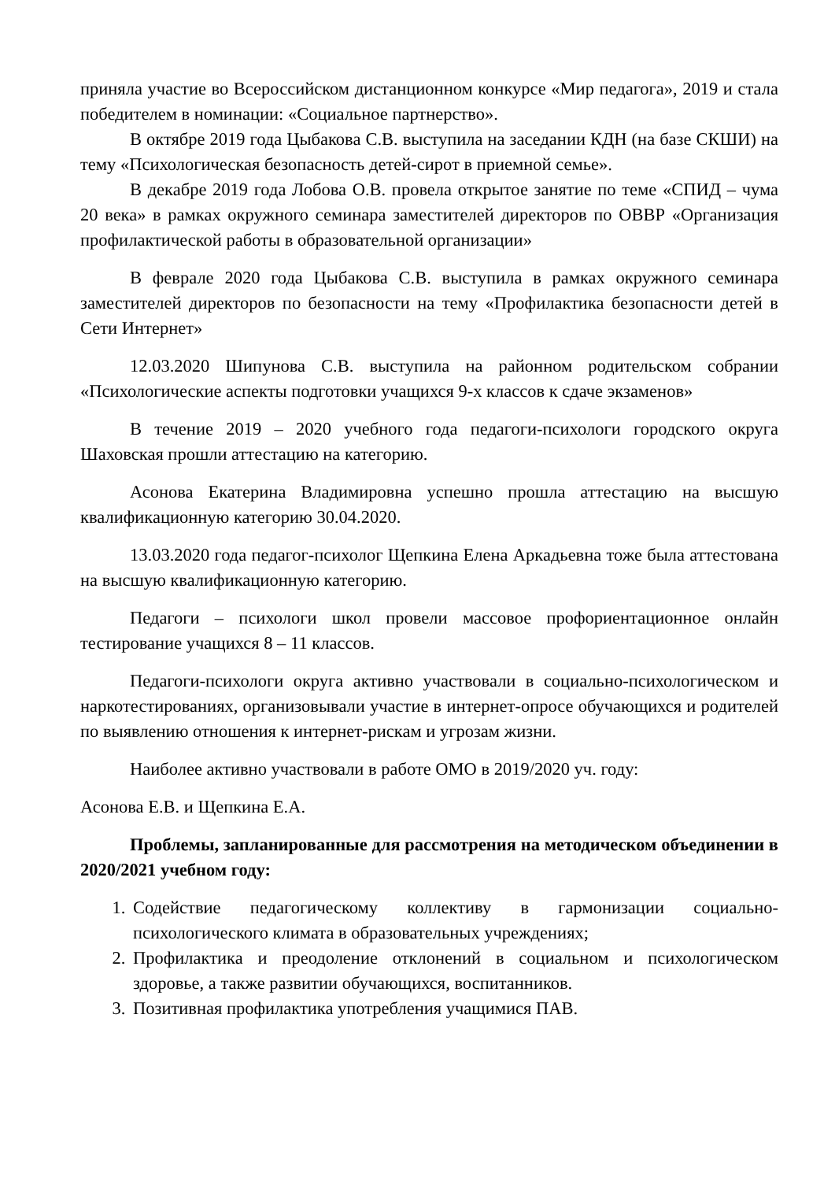приняла участие во Всероссийском дистанционном конкурсе «Мир педагога», 2019 и стала победителем в номинации: «Социальное партнерство».
В октябре 2019 года Цыбакова С.В. выступила на заседании КДН (на базе СКШИ) на тему «Психологическая безопасность детей-сирот в приемной семье».
В декабре 2019 года Лобова О.В. провела открытое занятие по теме «СПИД – чума 20 века» в рамках окружного семинара заместителей директоров по ОВВР «Организация профилактической работы в образовательной организации»
В феврале 2020 года Цыбакова С.В. выступила в рамках окружного семинара заместителей директоров по безопасности на тему «Профилактика безопасности детей в Сети Интернет»
12.03.2020 Шипунова С.В. выступила на районном родительском собрании «Психологические аспекты подготовки учащихся 9-х классов к сдаче экзаменов»
В течение 2019 – 2020 учебного года педагоги-психологи городского округа Шаховская прошли аттестацию на категорию.
Асонова Екатерина Владимировна успешно прошла аттестацию на высшую квалификационную категорию 30.04.2020.
13.03.2020 года педагог-психолог Щепкина Елена Аркадьевна тоже была аттестована на высшую квалификационную категорию.
Педагоги – психологи школ провели массовое профориентационное онлайн тестирование учащихся 8 – 11 классов.
Педагоги-психологи округа активно участвовали в социально-психологическом и наркотестированиях, организовывали участие в интернет-опросе обучающихся и родителей по выявлению отношения к интернет-рискам и угрозам жизни.
Наиболее активно участвовали в работе ОМО в 2019/2020 уч. году:
Асонова Е.В. и Щепкина Е.А.
Проблемы, запланированные для рассмотрения на методическом объединении в 2020/2021 учебном году:
1. Содействие педагогическому коллективу в гармонизации социально-психологического климата в образовательных учреждениях;
2. Профилактика и преодоление отклонений в социальном и психологическом здоровье, а также развитии обучающихся, воспитанников.
3. Позитивная профилактика употребления учащимися ПАВ.